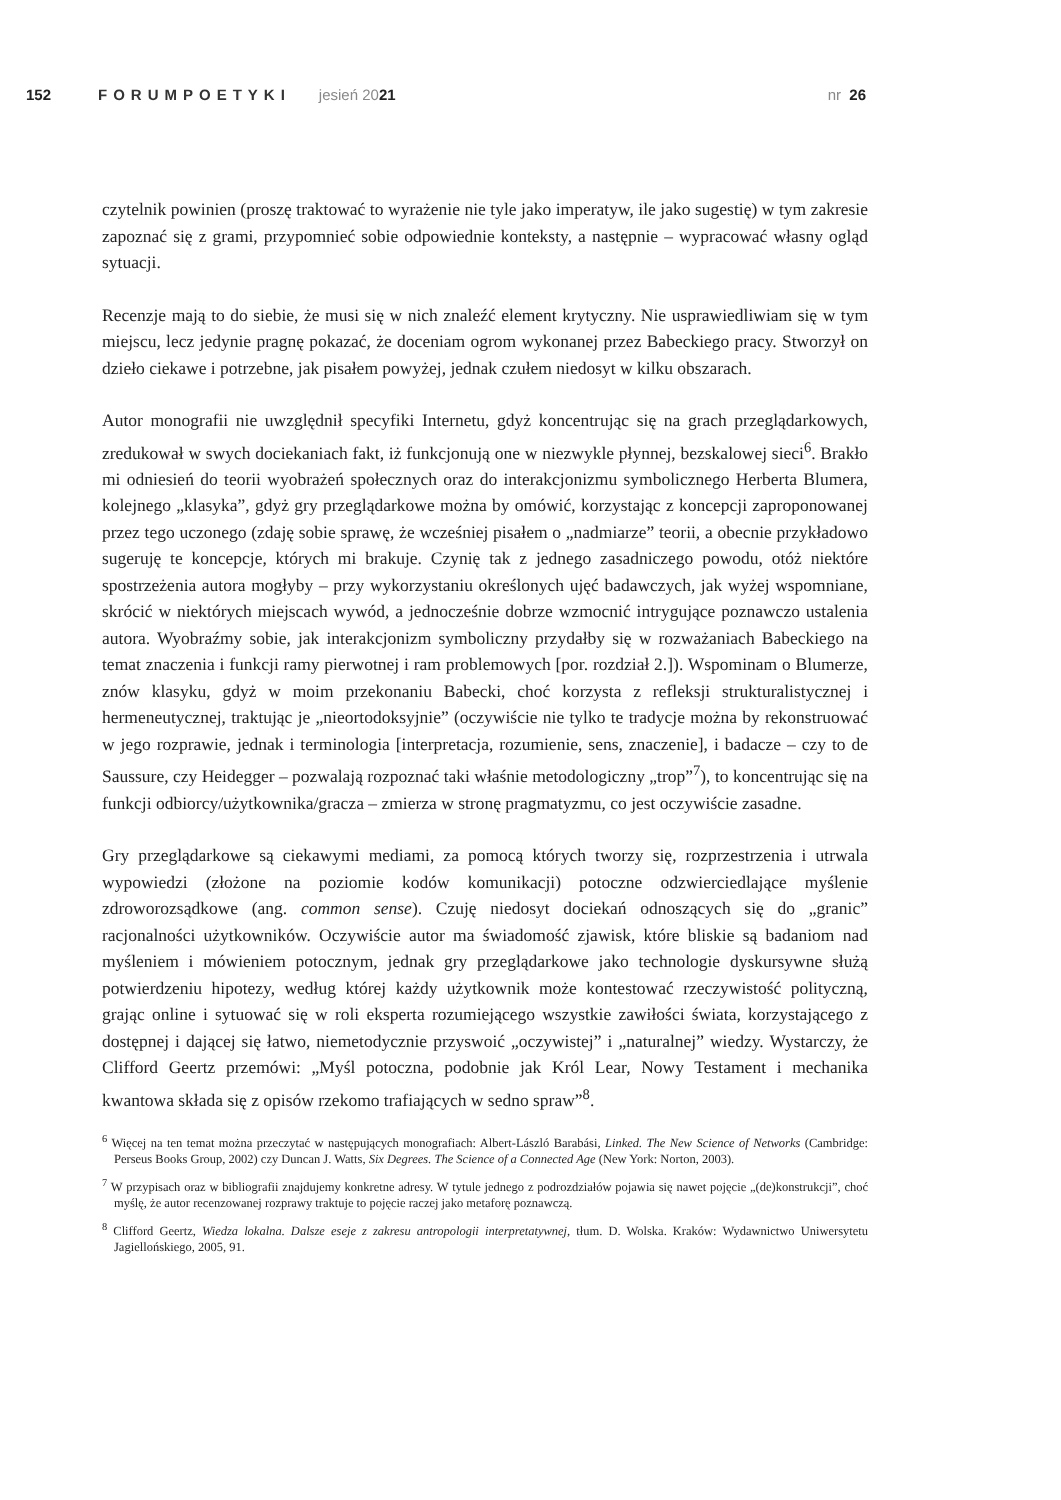152 FORUMPOETYKI jesień 2021 nr 26
czytelnik powinien (proszę traktować to wyrażenie nie tyle jako imperatyw, ile jako sugestię) w tym zakresie zapoznać się z grami, przypomnieć sobie odpowiednie konteksty, a następnie – wypracować własny ogląd sytuacji.
Recenzje mają to do siebie, że musi się w nich znaleźć element krytyczny. Nie usprawiedliwiam się w tym miejscu, lecz jedynie pragnę pokazać, że doceniam ogrom wykonanej przez Babeckiego pracy. Stworzył on dzieło ciekawe i potrzebne, jak pisałem powyżej, jednak czułem niedosyt w kilku obszarach.
Autor monografii nie uwzględnił specyfiki Internetu, gdyż koncentrując się na grach przeglądarkowych, zredukował w swych dociekaniach fakt, iż funkcjonują one w niezwykle płynnej, bezskalowej sieci<sup>6</sup>. Brakło mi odniesień do teorii wyobrażeń społecznych oraz do interakcjonizmu symbolicznego Herberta Blumera, kolejnego „klasyka”, gdyż gry przeglądarkowe można by omówić, korzystając z koncepcji zaproponowanej przez tego uczonego (zdaję sobie sprawę, że wcześniej pisałem o „nadmiarze” teorii, a obecnie przykładowo sugeruję te koncepcje, których mi brakuje. Czynię tak z jednego zasadniczego powodu, otóż niektóre spostrzeżenia autora mogłyby – przy wykorzystaniu określonych ujęć badawczych, jak wyżej wspomniane, skrócić w niektórych miejscach wywód, a jednocześnie dobrze wzmocnić intrygujące poznawczo ustalenia autora. Wyobraźmy sobie, jak interakcjonizm symboliczny przydałby się w rozważaniach Babeckiego na temat znaczenia i funkcji ramy pierwotnej i ram problemowych [por. rozdział 2.]). Wspominam o Blumerze, znów klasyku, gdyż w moim przekonaniu Babecki, choć korzysta z refleksji strukturalistycznej i hermeneutycznej, traktując je „nieortodoksyjnie” (oczywiście nie tylko te tradycje można by rekonstruować w jego rozprawie, jednak i terminologia [interpretacja, rozumienie, sens, znaczenie], i badacze – czy to de Saussure, czy Heidegger – pozwalają rozpoznać taki właśnie metodologiczny „trop”<sup>7</sup>), to koncentrując się na funkcji odbiorcy/użytkownika/gracza – zmierza w stronę pragmatyzmu, co jest oczywiście zasadne.
Gry przeglądarkowe są ciekawymi mediami, za pomocą których tworzy się, rozprzestrzenia i utrwala wypowiedzi (złożone na poziomie kodów komunikacji) potoczne odzwierciedlające myślenie zdroworozsądkowe (ang. common sense). Czuję niedosyt dociekań odnoszących się do „granic” racjonalności użytkowników. Oczywiście autor ma świadomość zjawisk, które bliskie są badaniom nad myśleniem i mówieniem potocznym, jednak gry przeglądarkowe jako technologie dyskursywne służą potwierdzeniu hipotezy, według której każdy użytkownik może kontestować rzeczywistość polityczną, grając online i sytuować się w roli eksperta rozumiejącego wszystkie zawiłości świata, korzystającego z dostępnej i dającej się łatwo, niemetodycznie przyswoić „oczywistej” i „naturalnej” wiedzy. Wystarczy, że Clifford Geertz przemówi: „Myśl potoczna, podobnie jak Król Lear, Nowy Testament i mechanika kwantowa składa się z opisów rzekomo trafiających w sedno spraw”<sup>8</sup>.
<sup>6</sup> Więcej na ten temat można przeczytać w następujących monografiach: Albert-László Barabási, Linked. The New Science of Networks (Cambridge: Perseus Books Group, 2002) czy Duncan J. Watts, Six Degrees. The Science of a Connected Age (New York: Norton, 2003).
<sup>7</sup> W przypisach oraz w bibliografii znajdujemy konkretne adresy. W tytule jednego z podrozdziałów pojawia się nawet pojęcie „(de)konstrukcji”, choć myślę, że autor recenzowanej rozprawy traktuje to pojęcie raczej jako metaforę poznawczą.
<sup>8</sup> Clifford Geertz, Wiedza lokalna. Dalsze eseje z zakresu antropologii interpretatywnej, tłum. D. Wolska. Kraków: Wydawnictwo Uniwersytetu Jagiellońskiego, 2005, 91.